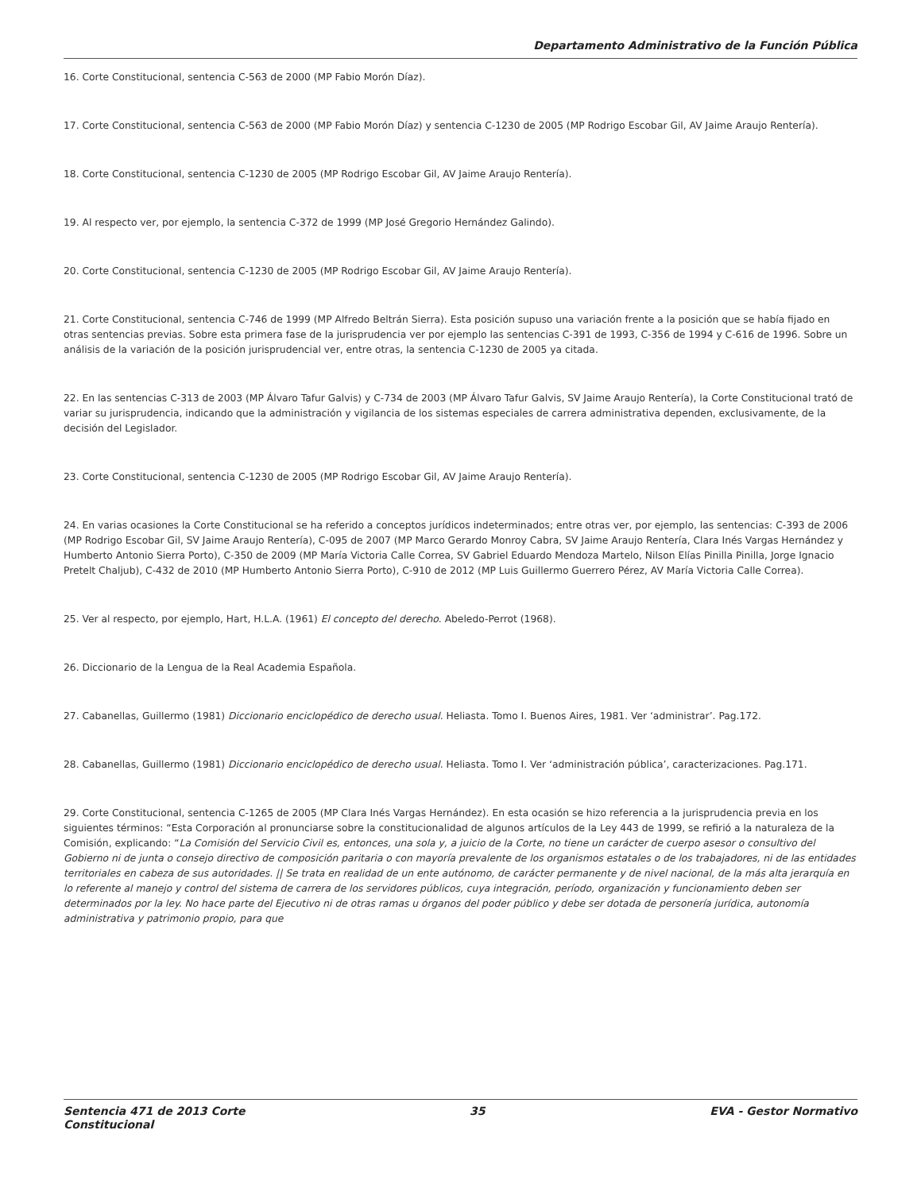Departamento Administrativo de la Función Pública
16. Corte Constitucional, sentencia C-563 de 2000 (MP Fabio Morón Díaz).
17. Corte Constitucional, sentencia C-563 de 2000 (MP Fabio Morón Díaz) y sentencia C-1230 de 2005 (MP Rodrigo Escobar Gil, AV Jaime Araujo Rentería).
18. Corte Constitucional, sentencia C-1230 de 2005 (MP Rodrigo Escobar Gil, AV Jaime Araujo Rentería).
19. Al respecto ver, por ejemplo, la sentencia C-372 de 1999 (MP José Gregorio Hernández Galindo).
20. Corte Constitucional, sentencia C-1230 de 2005 (MP Rodrigo Escobar Gil, AV Jaime Araujo Rentería).
21. Corte Constitucional, sentencia C-746 de 1999 (MP Alfredo Beltrán Sierra). Esta posición supuso una variación frente a la posición que se había fijado en otras sentencias previas. Sobre esta primera fase de la jurisprudencia ver por ejemplo las sentencias C-391 de 1993, C-356 de 1994 y C-616 de 1996. Sobre un análisis de la variación de la posición jurisprudencial ver, entre otras, la sentencia C-1230 de 2005 ya citada.
22. En las sentencias C-313 de 2003 (MP Álvaro Tafur Galvis) y C-734 de 2003 (MP Álvaro Tafur Galvis, SV Jaime Araujo Rentería), la Corte Constitucional trató de variar su jurisprudencia, indicando que la administración y vigilancia de los sistemas especiales de carrera administrativa dependen, exclusivamente, de la decisión del Legislador.
23. Corte Constitucional, sentencia C-1230 de 2005 (MP Rodrigo Escobar Gil, AV Jaime Araujo Rentería).
24. En varias ocasiones la Corte Constitucional se ha referido a conceptos jurídicos indeterminados; entre otras ver, por ejemplo, las sentencias: C-393 de 2006 (MP Rodrigo Escobar Gil, SV Jaime Araujo Rentería), C-095 de 2007 (MP Marco Gerardo Monroy Cabra, SV Jaime Araujo Rentería, Clara Inés Vargas Hernández y Humberto Antonio Sierra Porto), C-350 de 2009 (MP María Victoria Calle Correa, SV Gabriel Eduardo Mendoza Martelo, Nilson Elías Pinilla Pinilla, Jorge Ignacio Pretelt Chaljub), C-432 de 2010 (MP Humberto Antonio Sierra Porto), C-910 de 2012 (MP Luis Guillermo Guerrero Pérez, AV María Victoria Calle Correa).
25. Ver al respecto, por ejemplo, Hart, H.L.A. (1961) El concepto del derecho. Abeledo-Perrot (1968).
26. Diccionario de la Lengua de la Real Academia Española.
27. Cabanellas, Guillermo (1981) Diccionario enciclopédico de derecho usual. Heliasta. Tomo I. Buenos Aires, 1981. Ver ‘administrar’. Pag.172.
28. Cabanellas, Guillermo (1981) Diccionario enciclopédico de derecho usual. Heliasta. Tomo I. Ver ‘administración pública’, caracterizaciones. Pag.171.
29. Corte Constitucional, sentencia C-1265 de 2005 (MP Clara Inés Vargas Hernández). En esta ocasión se hizo referencia a la jurisprudencia previa en los siguientes términos: “Esta Corporación al pronunciarse sobre la constitucionalidad de algunos artículos de la Ley 443 de 1999, se refirió a la naturaleza de la Comisión, explicando: “La Comisión del Servicio Civil es, entonces, una sola y, a juicio de la Corte, no tiene un carácter de cuerpo asesor o consultivo del Gobierno ni de junta o consejo directivo de composición paritaria o con mayoría prevalente de los organismos estatales o de los trabajadores, ni de las entidades territoriales en cabeza de sus autoridades. || Se trata en realidad de un ente autónomo, de carácter permanente y de nivel nacional, de la más alta jerarquía en lo referente al manejo y control del sistema de carrera de los servidores públicos, cuya integración, período, organización y funcionamiento deben ser determinados por la ley. No hace parte del Ejecutivo ni de otras ramas u órganos del poder público y debe ser dotada de personería jurídica, autonomía administrativa y patrimonio propio, para que
Sentencia 471 de 2013 Corte
Constitucional
35 EVA - Gestor Normativo